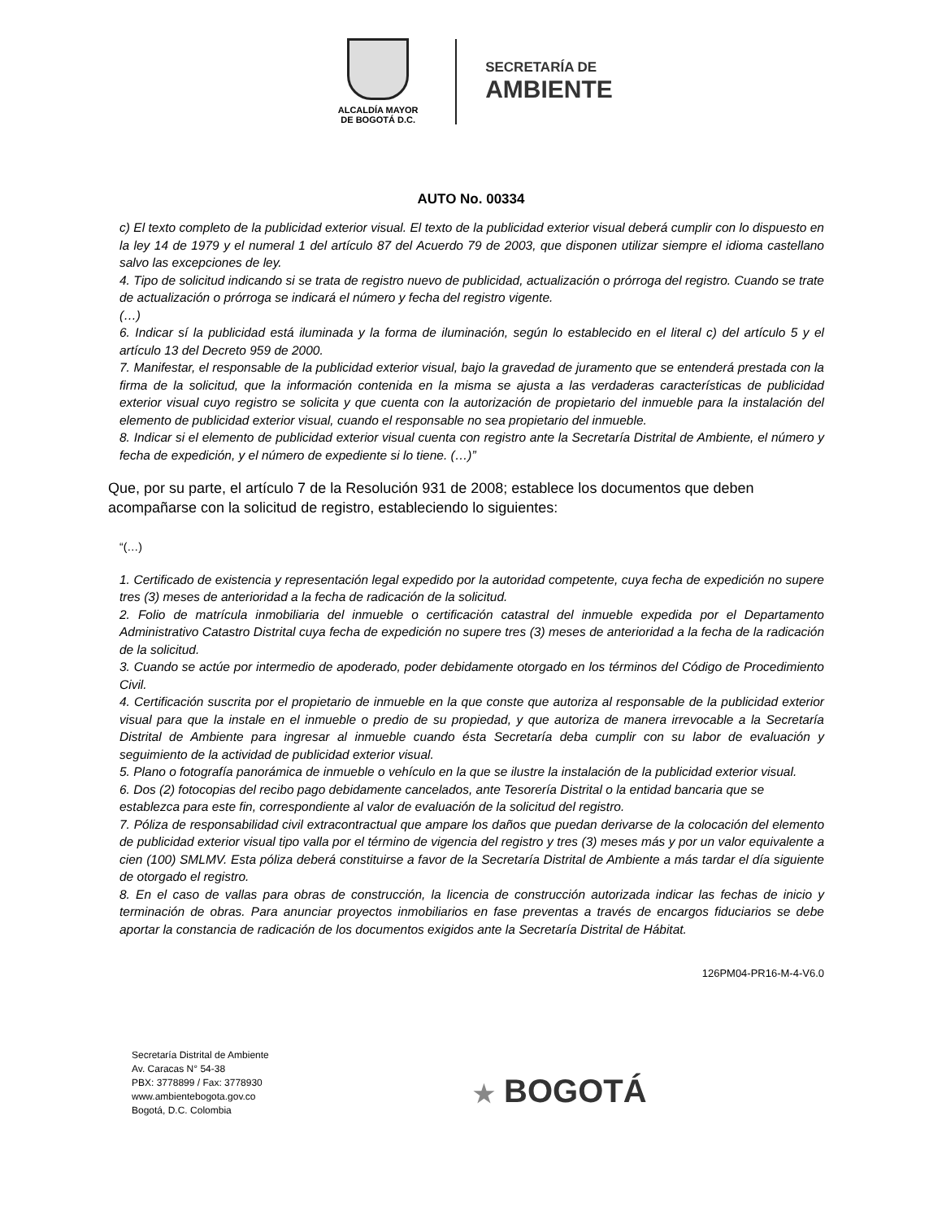ALCALDÍA MAYOR
DE BOGOTÁ D.C.
SECRETARÍA DE
AMBIENTE
AUTO No. 00334
c) El texto completo de la publicidad exterior visual. El texto de la publicidad exterior visual deberá cumplir con lo dispuesto en la ley 14 de 1979 y el numeral 1 del artículo 87 del Acuerdo 79 de 2003, que disponen utilizar siempre el idioma castellano salvo las excepciones de ley.
4. Tipo de solicitud indicando si se trata de registro nuevo de publicidad, actualización o prórroga del registro. Cuando se trate de actualización o prórroga se indicará el número y fecha del registro vigente.
(…)
6. Indicar sí la publicidad está iluminada y la forma de iluminación, según lo establecido en el literal c) del artículo 5 y el artículo 13 del Decreto 959 de 2000.
7. Manifestar, el responsable de la publicidad exterior visual, bajo la gravedad de juramento que se entenderá prestada con la firma de la solicitud, que la información contenida en la misma se ajusta a las verdaderas características de publicidad exterior visual cuyo registro se solicita y que cuenta con la autorización de propietario del inmueble para la instalación del elemento de publicidad exterior visual, cuando el responsable no sea propietario del inmueble.
8. Indicar si el elemento de publicidad exterior visual cuenta con registro ante la Secretaría Distrital de Ambiente, el número y fecha de expedición, y el número de expediente si lo tiene. (…)”
Que, por su parte, el artículo 7 de la Resolución 931 de 2008; establece los documentos que deben acompañarse con la solicitud de registro, estableciendo lo siguientes:
“(…)
1. Certificado de existencia y representación legal expedido por la autoridad competente, cuya fecha de expedición no supere tres (3) meses de anterioridad a la fecha de radicación de la solicitud.
2. Folio de matrícula inmobiliaria del inmueble o certificación catastral del inmueble expedida por el Departamento Administrativo Catastro Distrital cuya fecha de expedición no supere tres (3) meses de anterioridad a la fecha de la radicación de la solicitud.
3. Cuando se actúe por intermedio de apoderado, poder debidamente otorgado en los términos del Código de Procedimiento Civil.
4. Certificación suscrita por el propietario de inmueble en la que conste que autoriza al responsable de la publicidad exterior visual para que la instale en el inmueble o predio de su propiedad, y que autoriza de manera irrevocable a la Secretaría Distrital de Ambiente para ingresar al inmueble cuando ésta Secretaría deba cumplir con su labor de evaluación y seguimiento de la actividad de publicidad exterior visual.
5. Plano o fotografía panorámica de inmueble o vehículo en la que se ilustre la instalación de la publicidad exterior visual.
6. Dos (2) fotocopias del recibo pago debidamente cancelados, ante Tesorería Distrital o la entidad bancaria que se establezca para este fin, correspondiente al valor de evaluación de la solicitud del registro.
7. Póliza de responsabilidad civil extracontractual que ampare los daños que puedan derivarse de la colocación del elemento de publicidad exterior visual tipo valla por el término de vigencia del registro y tres (3) meses más y por un valor equivalente a cien (100) SMLMV. Esta póliza deberá constituirse a favor de la Secretaría Distrital de Ambiente a más tardar el día siguiente de otorgado el registro.
8. En el caso de vallas para obras de construcción, la licencia de construcción autorizada indicar las fechas de inicio y terminación de obras. Para anunciar proyectos inmobiliarios en fase preventas a través de encargos fiduciarios se debe aportar la constancia de radicación de los documentos exigidos ante la Secretaría Distrital de Hábitat.
126PM04-PR16-M-4-V6.0
Secretaría Distrital de Ambiente
Av. Caracas N° 54-38
PBX: 3778899 / Fax: 3778930
www.ambientebogota.gov.co
Bogotá, D.C. Colombia
★ BOGOTÁ